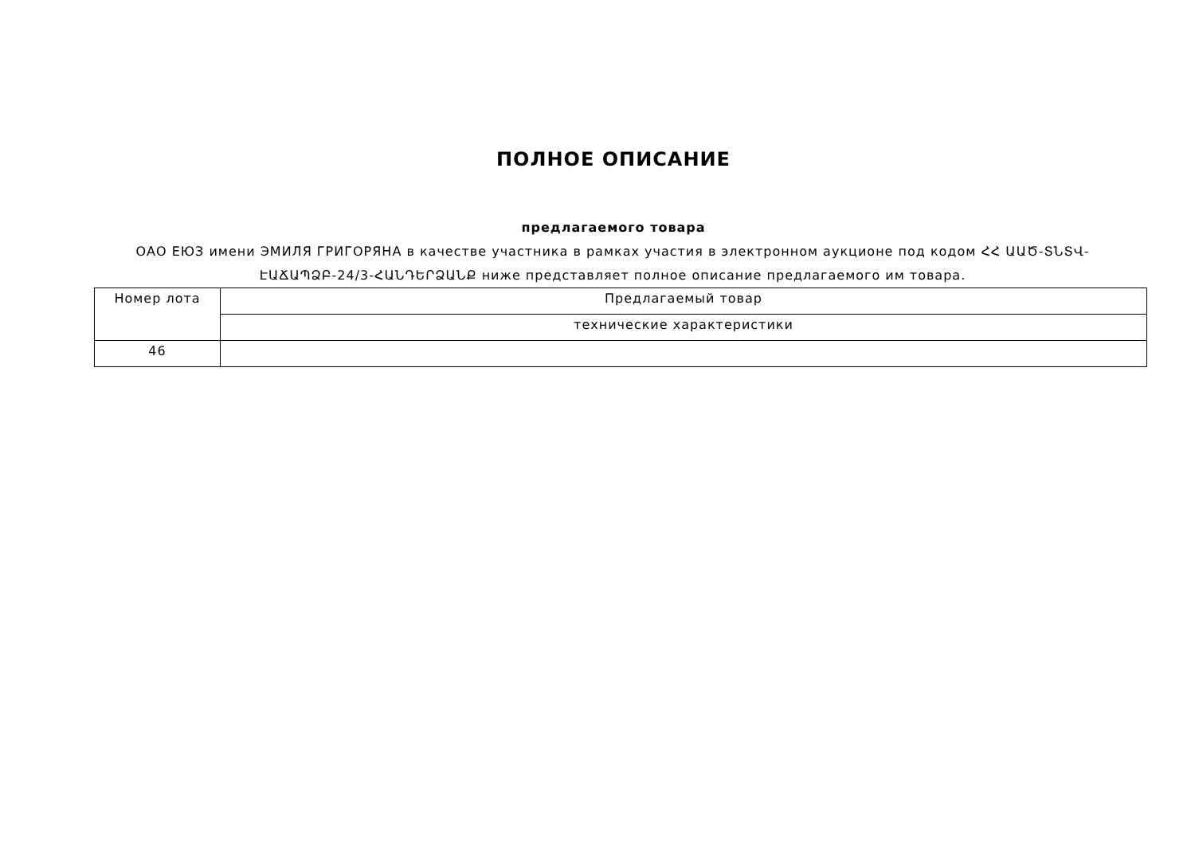ПОЛНОЕ ОПИСАНИЕ
предлагаемого товара
ОАО ЕЮЗ имени ЭМИЛЯ ГРИГОРЯНА в качестве участника в рамках участия в электронном аукционе под кодом ՀՀ ԱԱԾ-ՏՆՏՎ-ԷԱՃԱՊՁԲ-24/3-ՀԱՆԴԵՐՁԱՆՔ ниже представляет полное описание предлагаемого им товара.
| Номер лота | Предлагаемый товар |
| | технические характеристики |
| 46 | |